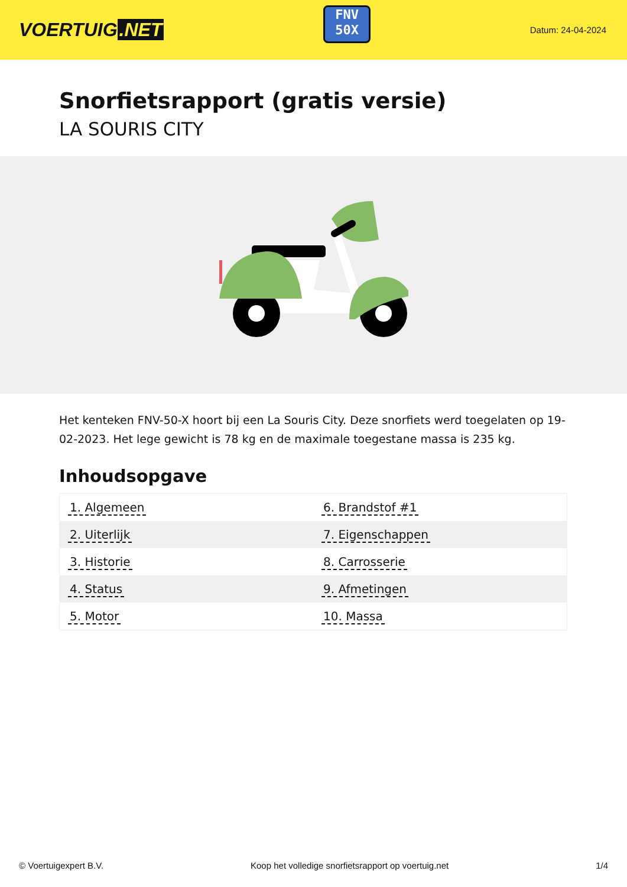VOERTUIG.NET
FNV
50X
Datum: 24-04-2024
Snorfietsrapport (gratis versie)
LA SOURIS CITY
Het kenteken FNV-50-X hoort bij een La Souris City. Deze snorfiets werd toegelaten op 19-02-2023. Het lege gewicht is 78 kg en de maximale toegestane massa is 235 kg.
Inhoudsopgave
| 1. Algemeen | 6. Brandstof #1 |
| 2. Uiterlijk | 7. Eigenschappen |
| 3. Historie | 8. Carrosserie |
| 4. Status | 9. Afmetingen |
| 5. Motor | 10. Massa |
© Voertuigexpert B.V. Koop het volledige snorfietsrapport op voertuig.net 1/4